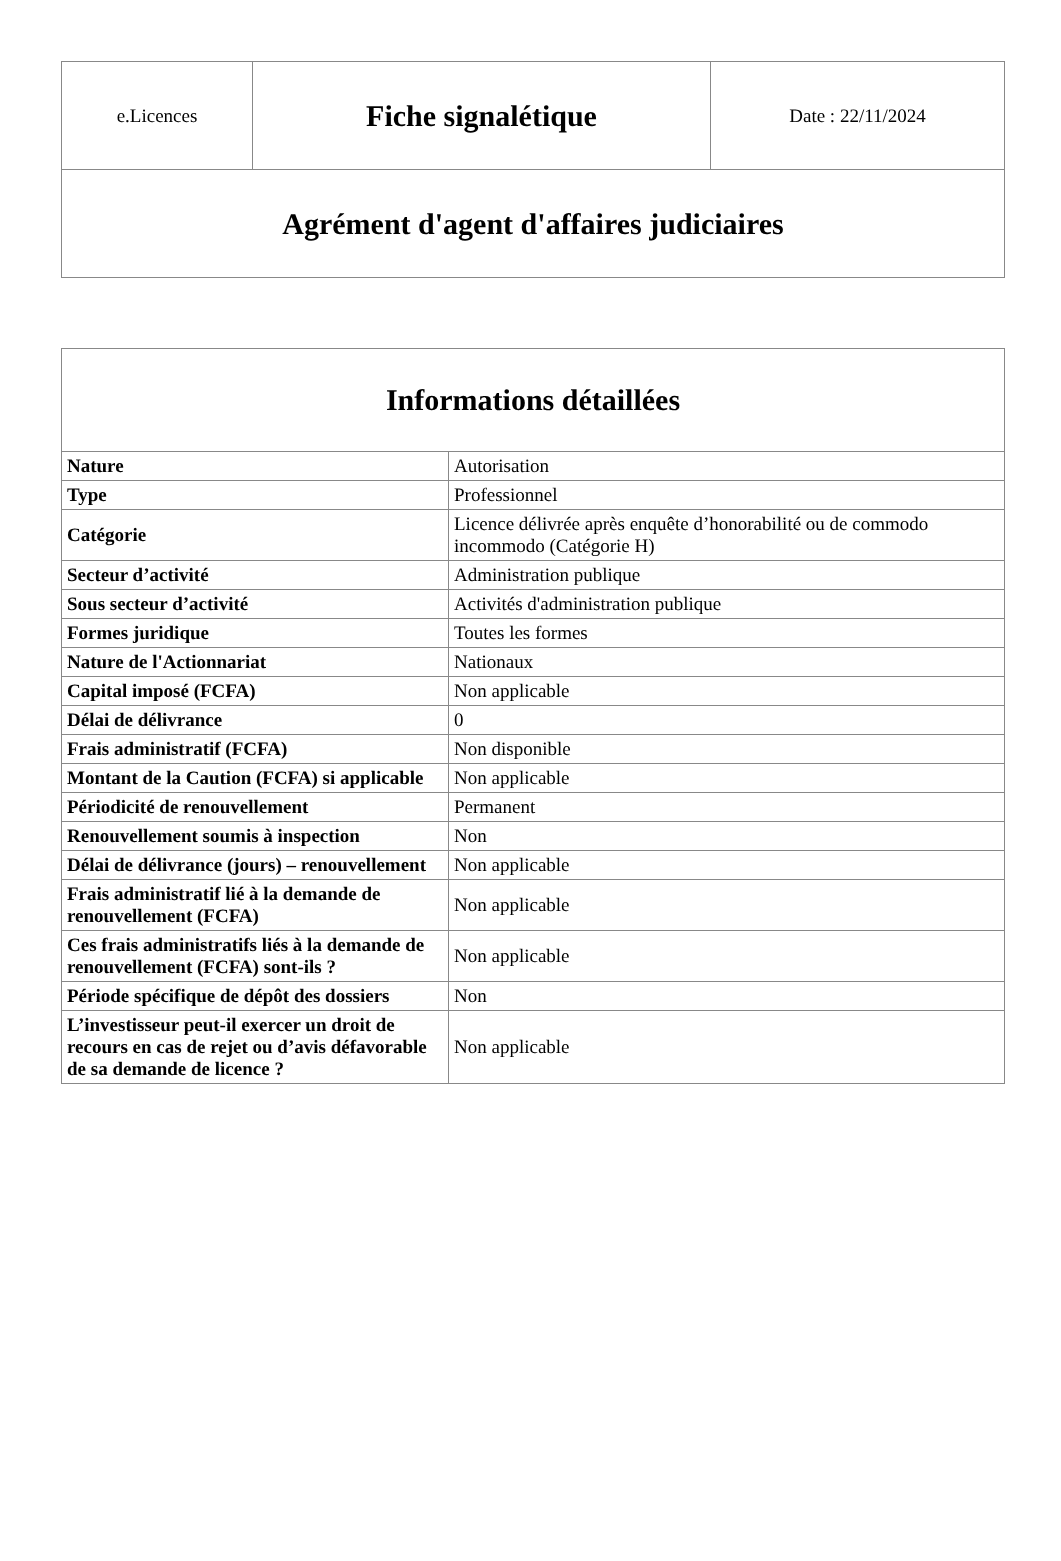| e.Licences | Fiche signalétique | Date : 22/11/2024 |
| Agrément d'agent d'affaires judiciaires | | |
| Informations détaillées | |
| --- | --- |
| Nature | Autorisation |
| Type | Professionnel |
| Catégorie | Licence délivrée après enquête d’honorabilité ou de commodo incommodo (Catégorie H) |
| Secteur d’activité | Administration publique |
| Sous secteur d’activité | Activités d'administration publique |
| Formes juridique | Toutes les formes |
| Nature de l'Actionnariat | Nationaux |
| Capital imposé (FCFA) | Non applicable |
| Délai de délivrance | 0 |
| Frais administratif (FCFA) | Non disponible |
| Montant de la Caution (FCFA) si applicable | Non applicable |
| Périodicité de renouvellement | Permanent |
| Renouvellement soumis à inspection | Non |
| Délai de délivrance (jours) – renouvellement | Non applicable |
| Frais administratif lié à la demande de renouvellement (FCFA) | Non applicable |
| Ces frais administratifs liés à la demande de renouvellement (FCFA) sont-ils ? | Non applicable |
| Période spécifique de dépôt des dossiers | Non |
| L’investisseur peut-il exercer un droit de recours en cas de rejet ou d’avis défavorable de sa demande de licence ? | Non applicable |